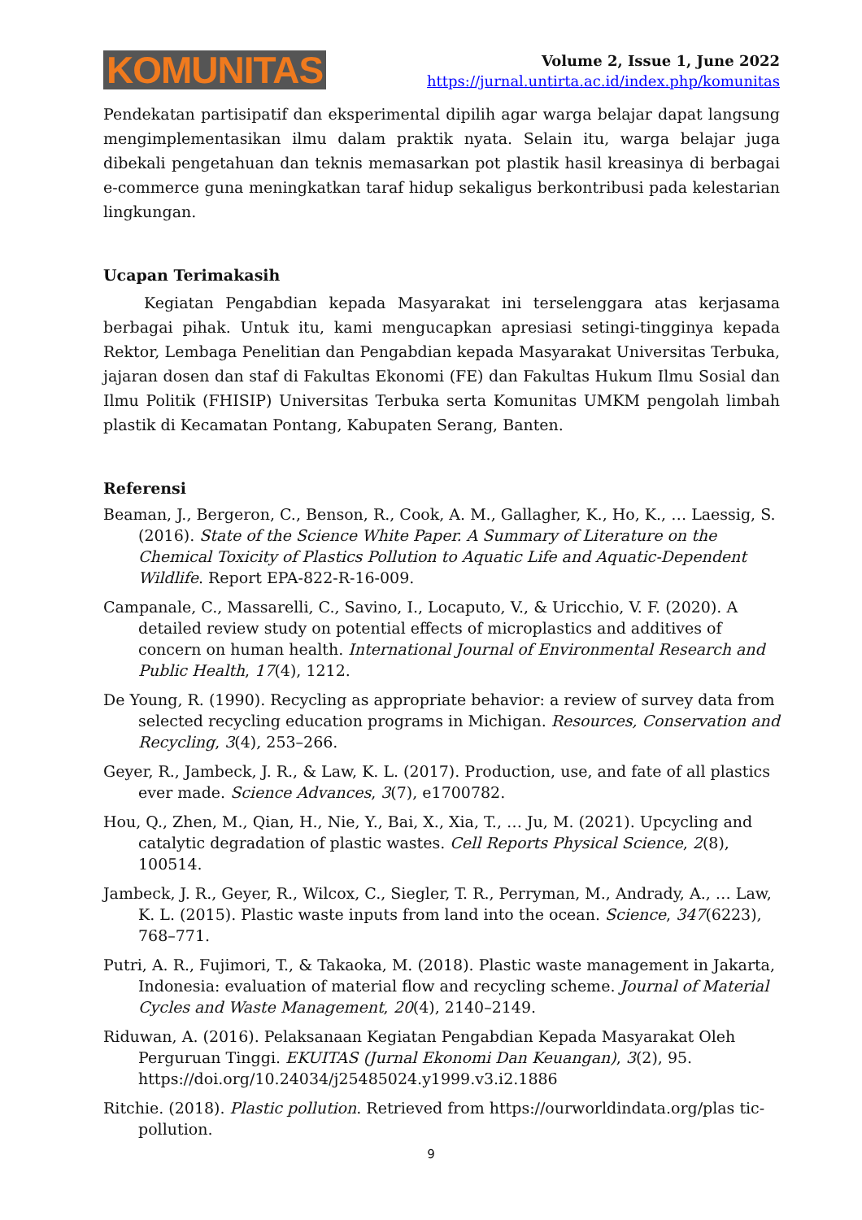KOMUNITAS
Volume 2, Issue 1, June 2022
https://jurnal.untirta.ac.id/index.php/komunitas
Pendekatan partisipatif dan eksperimental dipilih agar warga belajar dapat langsung mengimplementasikan ilmu dalam praktik nyata. Selain itu, warga belajar juga dibekali pengetahuan dan teknis memasarkan pot plastik hasil kreasinya di berbagai e-commerce guna meningkatkan taraf hidup sekaligus berkontribusi pada kelestarian lingkungan.
Ucapan Terimakasih
Kegiatan Pengabdian kepada Masyarakat ini terselenggara atas kerjasama berbagai pihak. Untuk itu, kami mengucapkan apresiasi setingi-tingginya kepada Rektor, Lembaga Penelitian dan Pengabdian kepada Masyarakat Universitas Terbuka, jajaran dosen dan staf di Fakultas Ekonomi (FE) dan Fakultas Hukum Ilmu Sosial dan Ilmu Politik (FHISIP) Universitas Terbuka serta Komunitas UMKM pengolah limbah plastik di Kecamatan Pontang, Kabupaten Serang, Banten.
Referensi
Beaman, J., Bergeron, C., Benson, R., Cook, A. M., Gallagher, K., Ho, K., … Laessig, S. (2016). State of the Science White Paper. A Summary of Literature on the Chemical Toxicity of Plastics Pollution to Aquatic Life and Aquatic-Dependent Wildlife. Report EPA-822-R-16-009.
Campanale, C., Massarelli, C., Savino, I., Locaputo, V., & Uricchio, V. F. (2020). A detailed review study on potential effects of microplastics and additives of concern on human health. International Journal of Environmental Research and Public Health, 17(4), 1212.
De Young, R. (1990). Recycling as appropriate behavior: a review of survey data from selected recycling education programs in Michigan. Resources, Conservation and Recycling, 3(4), 253–266.
Geyer, R., Jambeck, J. R., & Law, K. L. (2017). Production, use, and fate of all plastics ever made. Science Advances, 3(7), e1700782.
Hou, Q., Zhen, M., Qian, H., Nie, Y., Bai, X., Xia, T., … Ju, M. (2021). Upcycling and catalytic degradation of plastic wastes. Cell Reports Physical Science, 2(8), 100514.
Jambeck, J. R., Geyer, R., Wilcox, C., Siegler, T. R., Perryman, M., Andrady, A., … Law, K. L. (2015). Plastic waste inputs from land into the ocean. Science, 347(6223), 768–771.
Putri, A. R., Fujimori, T., & Takaoka, M. (2018). Plastic waste management in Jakarta, Indonesia: evaluation of material flow and recycling scheme. Journal of Material Cycles and Waste Management, 20(4), 2140–2149.
Riduwan, A. (2016). Pelaksanaan Kegiatan Pengabdian Kepada Masyarakat Oleh Perguruan Tinggi. EKUITAS (Jurnal Ekonomi Dan Keuangan), 3(2), 95. https://doi.org/10.24034/j25485024.y1999.v3.i2.1886
Ritchie. (2018). Plastic pollution. Retrieved from https://ourworldindata.org/plas tic-pollution.
9